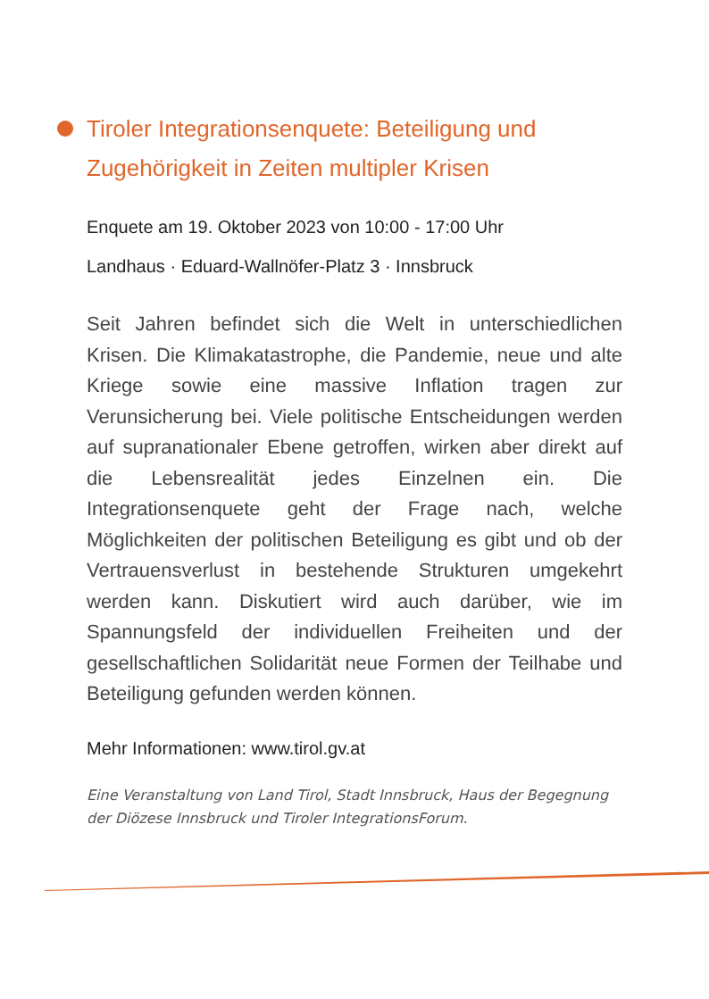Tiroler Integrationsenquete: Beteiligung und Zugehörigkeit in Zeiten multipler Krisen
Enquete am 19. Oktober 2023 von 10:00 - 17:00 Uhr
Landhaus · Eduard-Wallnöfer-Platz 3 · Innsbruck
Seit Jahren befindet sich die Welt in unterschiedlichen Krisen. Die Klimakatastrophe, die Pandemie, neue und alte Kriege sowie eine massive Inflation tragen zur Verunsicherung bei. Viele politische Entscheidungen werden auf supranationaler Ebene getroffen, wirken aber direkt auf die Lebensrealität jedes Einzelnen ein. Die Integrationsenquete geht der Frage nach, welche Möglichkeiten der politischen Beteiligung es gibt und ob der Vertrauensverlust in bestehende Strukturen umgekehrt werden kann. Diskutiert wird auch darüber, wie im Spannungsfeld der individuellen Freiheiten und der gesellschaftlichen Solidarität neue Formen der Teilhabe und Beteiligung gefunden werden können.
Mehr Informationen: www.tirol.gv.at
Eine Veranstaltung von Land Tirol, Stadt Innsbruck, Haus der Begegnung der Diözese Innsbruck und Tiroler IntegrationsForum.